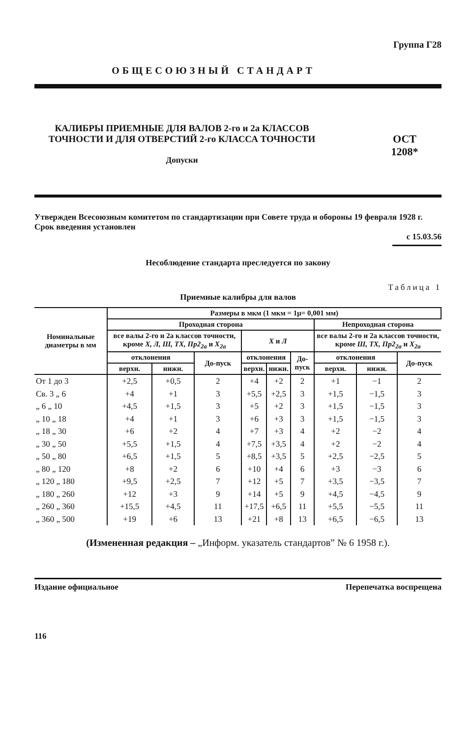Группа Г28
ОБЩЕСОЮЗНЫЙ СТАНДАРТ
КАЛИБРЫ ПРИЕМНЫЕ ДЛЯ ВАЛОВ 2-го и 2а КЛАССОВ
ТОЧНОСТИ И ДЛЯ ОТВЕРСТИЙ 2-го КЛАССА ТОЧНОСТИ
Допуски
ОСТ
1208*
Утвержден Всесоюзным комитетом по стандартизации при Совете труда и обороны 19 февраля 1928 г. Срок введения установлен
с 15.03.56
Несоблюдение стандарта преследуется по закону
Таблица 1
Приемные калибры для валов
| Номинальные диаметры в мм | Размеры в мкм (1 мкм = 1μ= 0,001 мм) | | | | | | | | |
| --- | --- | --- | --- | --- | --- | --- | --- | --- | --- |
| | Проходная сторона | | | | | | Непроходная сторона | | |
| | все валы 2-го и 2а классов точности, кроме Х, Л, Ш, ТХ, Пр2<sub>2а</sub> и Х<sub>2а</sub> | | | Х и Л | | | все валы 2-го и 2а классов точности, кроме Ш, ТХ, Пр2<sub>2а</sub> и Х<sub>2а</sub> | | |
| | отклонения | | До-пуск | отклонения | | До-пуск | отклонения | | До-пуск |
| | верхн. | нижн. | | верхн. | нижн. | | верхн. | нижн. | |
| От 1 до 3 | +2,5 | +0,5 | 2 | +4 | +2 | 2 | +1 | −1 | 2 |
| Св. 3 „ 6 | +4 | +1 | 3 | +5,5 | +2,5 | 3 | +1,5 | −1,5 | 3 |
| „ 6 „ 10 | +4,5 | +1,5 | 3 | +5 | +2 | 3 | +1,5 | −1,5 | 3 |
| „ 10 „ 18 | +4 | +1 | 3 | +6 | +3 | 3 | +1,5 | −1,5 | 3 |
| „ 18 „ 30 | +6 | +2 | 4 | +7 | +3 | 4 | +2 | −2 | 4 |
| „ 30 „ 50 | +5,5 | +1,5 | 4 | +7,5 | +3,5 | 4 | +2 | −2 | 4 |
| „ 50 „ 80 | +6,5 | +1,5 | 5 | +8,5 | +3,5 | 5 | +2,5 | −2,5 | 5 |
| „ 80 „ 120 | +8 | +2 | 6 | +10 | +4 | 6 | +3 | −3 | 6 |
| „ 120 „ 180 | +9,5 | +2,5 | 7 | +12 | +5 | 7 | +3,5 | −3,5 | 7 |
| „ 180 „ 260 | +12 | +3 | 9 | +14 | +5 | 9 | +4,5 | −4,5 | 9 |
| „ 260 „ 360 | +15,5 | +4,5 | 11 | +17,5 | +6,5 | 11 | +5,5 | −5,5 | 11 |
| „ 360 „ 500 | +19 | +6 | 13 | +21 | +8 | 13 | +6,5 | −6,5 | 13 |
(Измененная редакция – „Информ. указатель стандартов” № 6 1958 г.).
Издание официальное Перепечатка воспрещена
116